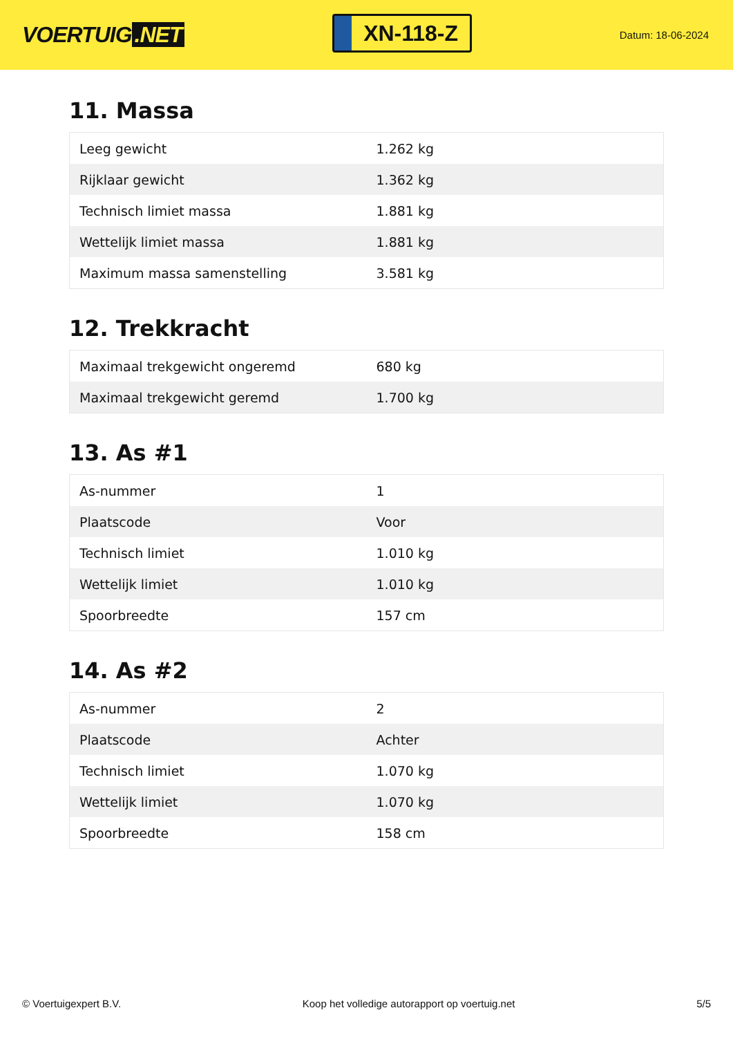VOERTUIG.NET
XN-118-Z
Datum: 18-06-2024
11. Massa
| Leeg gewicht | 1.262 kg |
| Rijklaar gewicht | 1.362 kg |
| Technisch limiet massa | 1.881 kg |
| Wettelijk limiet massa | 1.881 kg |
| Maximum massa samenstelling | 3.581 kg |
12. Trekkracht
| Maximaal trekgewicht ongeremd | 680 kg |
| Maximaal trekgewicht geremd | 1.700 kg |
13. As #1
| As-nummer | 1 |
| Plaatscode | Voor |
| Technisch limiet | 1.010 kg |
| Wettelijk limiet | 1.010 kg |
| Spoorbreedte | 157 cm |
14. As #2
| As-nummer | 2 |
| Plaatscode | Achter |
| Technisch limiet | 1.070 kg |
| Wettelijk limiet | 1.070 kg |
| Spoorbreedte | 158 cm |
© Voertuigexpert B.V. Koop het volledige autorapport op voertuig.net 5/5